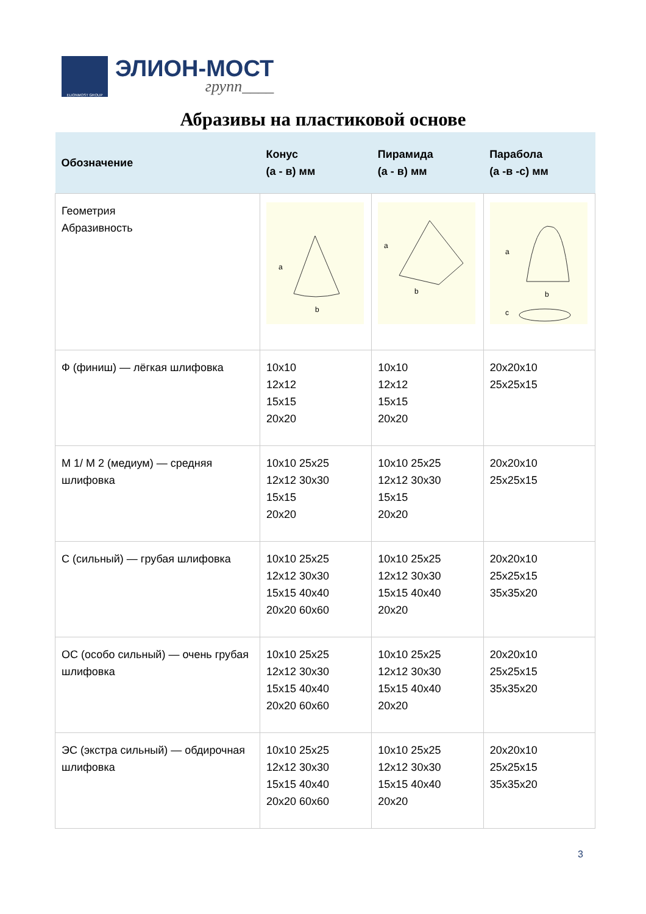ELIONMOST GROUP
ЭЛИОН-МОСТ
групп____
Абразивы на пластиковой основе
| Обозначение | Конус (а - в) мм | Пирамида (а - в) мм | Парабола (а -в -с) мм |
| --- | --- | --- | --- |
| Геометрия Абразивность | a b | a b | a b c |
| Ф (финиш) — лёгкая шлифовка | 10x10 12x12 15x15 20x20 | 10x10 12x12 15x15 20x20 | 20x20x10 25x25x15 |
| М 1/ М 2 (медиум) — средняя шлифовка | 10x10 25x25 12x12 30x30 15x15 20x20 | 10x10 25x25 12x12 30x30 15x15 20x20 | 20x20x10 25x25x15 |
| С (сильный) — грубая шлифовка | 10x10 25x25 12x12 30x30 15x15 40x40 20x20 60x60 | 10x10 25x25 12x12 30x30 15x15 40x40 20x20 | 20x20x10 25x25x15 35x35x20 |
| ОС (особо сильный) — очень грубая шлифовка | 10x10 25x25 12x12 30x30 15x15 40x40 20x20 60x60 | 10x10 25x25 12x12 30x30 15x15 40x40 20x20 | 20x20x10 25x25x15 35x35x20 |
| ЭС (экстра сильный) — обдирочная шлифовка | 10x10 25x25 12x12 30x30 15x15 40x40 20x20 60x60 | 10x10 25x25 12x12 30x30 15x15 40x40 20x20 | 20x20x10 25x25x15 35x35x20 |
3